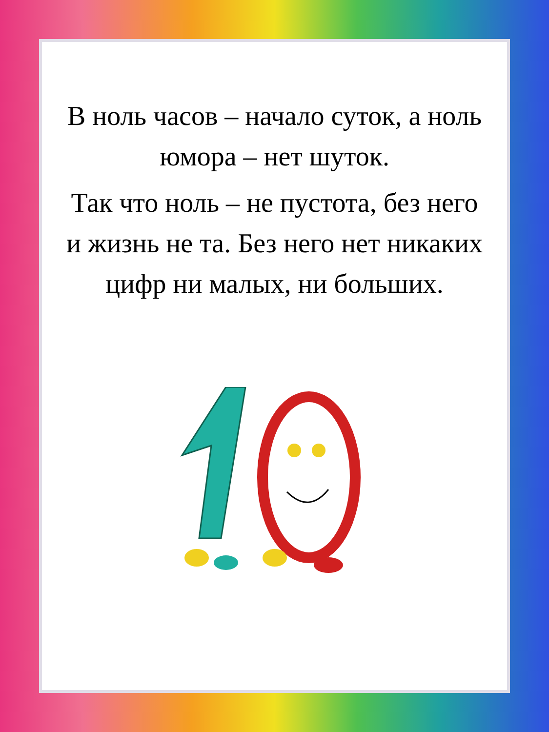В ноль часов – начало суток, а ноль юмора – нет шуток.
Так что ноль – не пустота, без него и жизнь не та. Без него нет никаких цифр ни малых, ни больших.